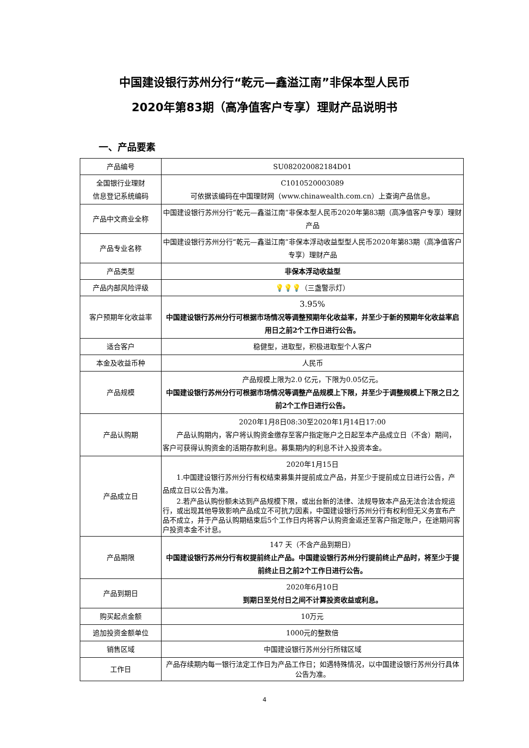中国建设银行苏州分行“乾元—鑫溢江南”非保本型人民币
2020年第83期（高净值客户专享）理财产品说明书
一、产品要素
| 产品编号 | SU082020082184D01 |
| 全国银行业理财 信息登记系统编码 | C1010520003089 可依据该编码在中国理财网（www.chinawealth.com.cn）上查询产品信息。 |
| 产品中文商业全称 | 中国建设银行苏州分行“乾元—鑫溢江南”非保本型人民币2020年第83期（高净值客户专享）理财产品 |
| 产品专业名称 | 中国建设银行苏州分行“乾元—鑫溢江南”非保本浮动收益型型人民币2020年第83期（高净值客户专享）理财产品 |
| 产品类型 | 非保本浮动收益型 |
| 产品内部风险评级 | 💡💡💡 （三盏警示灯） |
| 客户预期年化收益率 | 3.95% 中国建设银行苏州分行可根据市场情况等调整预期年化收益率，并至少于新的预期年化收益率启用日之前2个工作日进行公告。 |
| 适合客户 | 稳健型，进取型，积极进取型个人客户 |
| 本金及收益币种 | 人民币 |
| 产品规模 | 产品规模上限为2.0 亿元，下限为0.05亿元。 中国建设银行苏州分行可根据市场情况等调整产品规模上下限，并至少于调整规模上下限之日之前2个工作日进行公告。 |
| 产品认购期 | 2020年1月8日08:30至2020年1月14日17:00 产品认购期内，客户将认购资金缴存至客户指定账户之日起至本产品成立日（不含）期间，客户可获得认购资金的活期存款利息。募集期内的利息不计入投资本金。 |
| 产品成立日 | 2020年1月15日 1.中国建设银行苏州分行有权结束募集并提前成立产品，并至少于提前成立日进行公告，产品成立日以公告为准。 2.若产品认购份额未达到产品规模下限，或出台新的法律、法规导致本产品无法合法合规运行，或出现其他导致影响产品成立不可抗力因素，中国建设银行苏州分行有权利但无义务宣布产品不成立，并于产品认购期结束后5个工作日内将客户认购资金返还至客户指定账户，在途期间客户投资本金不计息。 |
| 产品期限 | 147 天（不含产品到期日） 中国建设银行苏州分行有权提前终止产品。中国建设银行苏州分行提前终止产品时，将至少于提前终止日之前2个工作日进行公告。 |
| 产品到期日 | 2020年6月10日 到期日至兑付日之间不计算投资收益或利息。 |
| 购买起点金额 | 10万元 |
| 追加投资金额单位 | 1000元的整数倍 |
| 销售区域 | 中国建设银行苏州分行所辖区域 |
| 工作日 | 产品存续期内每一银行法定工作日为产品工作日；如遇特殊情况，以中国建设银行苏州分行具体公告为准。 |
4